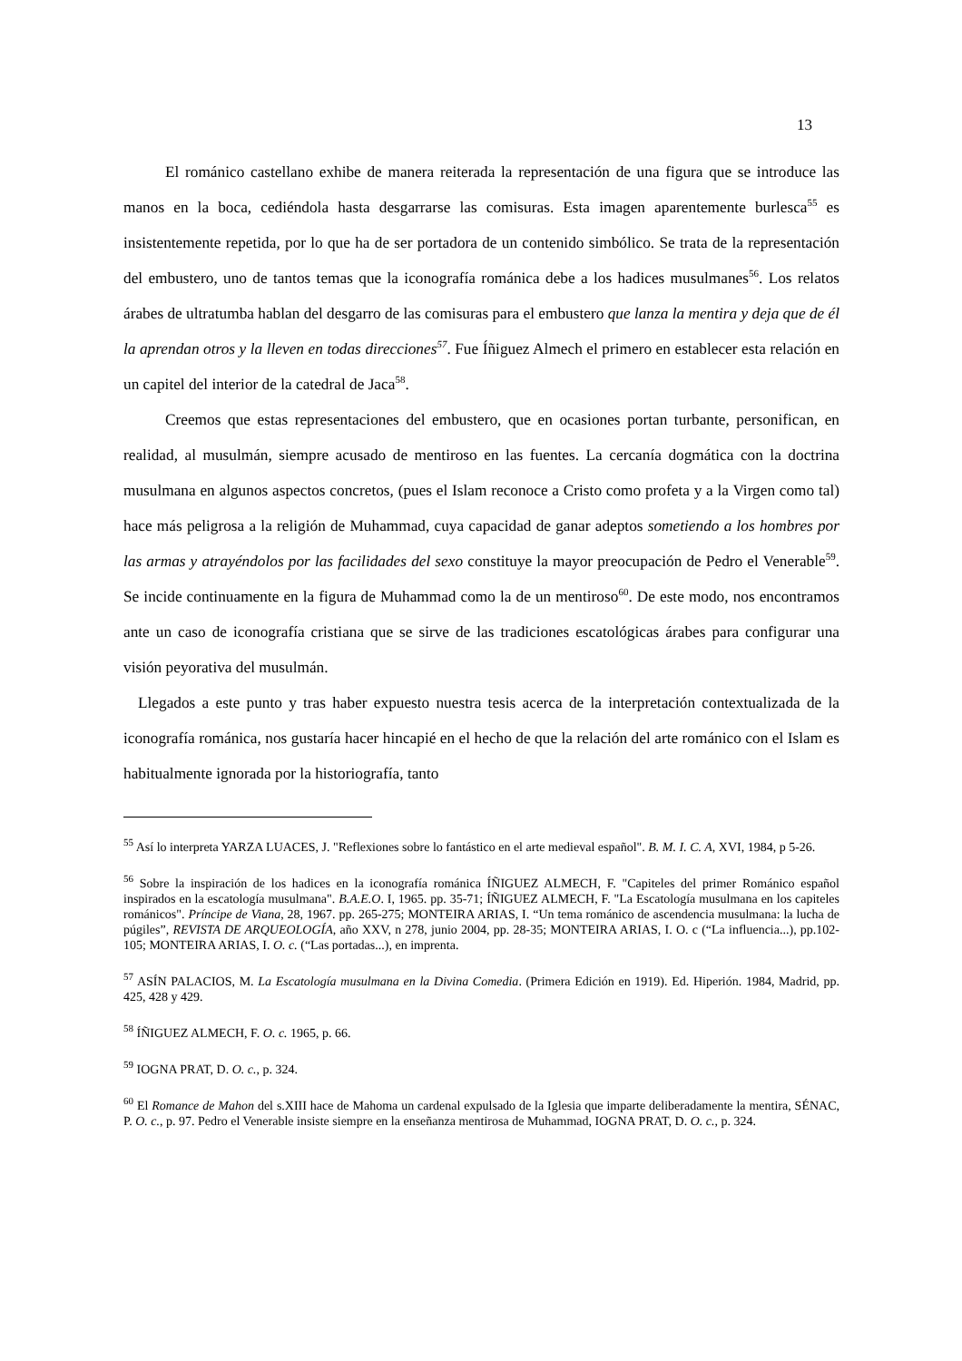13
El románico castellano exhibe de manera reiterada la representación de una figura que se introduce las manos en la boca, cediéndola hasta desgarrarse las comisuras. Esta imagen aparentemente burlesca<sup>55</sup> es insistentemente repetida, por lo que ha de ser portadora de un contenido simbólico. Se trata de la representación del embustero, uno de tantos temas que la iconografía románica debe a los hadices musulmanes<sup>56</sup>. Los relatos árabes de ultratumba hablan del desgarro de las comisuras para el embustero que lanza la mentira y deja que de él la aprendan otros y la lleven en todas direcciones<sup>57</sup>. Fue Íñiguez Almech el primero en establecer esta relación en un capitel del interior de la catedral de Jaca<sup>58</sup>.
Creemos que estas representaciones del embustero, que en ocasiones portan turbante, personifican, en realidad, al musulmán, siempre acusado de mentiroso en las fuentes. La cercanía dogmática con la doctrina musulmana en algunos aspectos concretos, (pues el Islam reconoce a Cristo como profeta y a la Virgen como tal) hace más peligrosa a la religión de Muhammad, cuya capacidad de ganar adeptos sometiendo a los hombres por las armas y atrayéndolos por las facilidades del sexo constituye la mayor preocupación de Pedro el Venerable<sup>59</sup>. Se incide continuamente en la figura de Muhammad como la de un mentiroso<sup>60</sup>. De este modo, nos encontramos ante un caso de iconografía cristiana que se sirve de las tradiciones escatológicas árabes para configurar una visión peyorativa del musulmán.
Llegados a este punto y tras haber expuesto nuestra tesis acerca de la interpretación contextualizada de la iconografía románica, nos gustaría hacer hincapié en el hecho de que la relación del arte románico con el Islam es habitualmente ignorada por la historiografía, tanto
<sup>55</sup> Así lo interpreta YARZA LUACES, J. "Reflexiones sobre lo fantástico en el arte medieval español". B. M. I. C. A, XVI, 1984, p 5-26.
<sup>56</sup> Sobre la inspiración de los hadices en la iconografía románica ÍÑIGUEZ ALMECH, F. "Capiteles del primer Románico español inspirados en la escatología musulmana". B.A.E.O. I, 1965. pp. 35-71; ÍÑIGUEZ ALMECH, F. "La Escatología musulmana en los capiteles románicos". Príncipe de Viana, 28, 1967. pp. 265-275; MONTEIRA ARIAS, I. “Un tema románico de ascendencia musulmana: la lucha de púgiles”, REVISTA DE ARQUEOLOGÍA, año XXV, n 278, junio 2004, pp. 28-35; MONTEIRA ARIAS, I. O. c (“La influencia...), pp.102-105; MONTEIRA ARIAS, I. O. c. (“Las portadas...), en imprenta.
<sup>57</sup> ASÍN PALACIOS, M. La Escatología musulmana en la Divina Comedia. (Primera Edición en 1919). Ed. Hiperión. 1984, Madrid, pp. 425, 428 y 429.
<sup>58</sup> ÍÑIGUEZ ALMECH, F. O. c. 1965, p. 66.
<sup>59</sup> IOGNA PRAT, D. O. c., p. 324.
<sup>60</sup> El Romance de Mahon del s.XIII hace de Mahoma un cardenal expulsado de la Iglesia que imparte deliberadamente la mentira, SÉNAC, P. O. c., p. 97. Pedro el Venerable insiste siempre en la enseñanza mentirosa de Muhammad, IOGNA PRAT, D. O. c., p. 324.